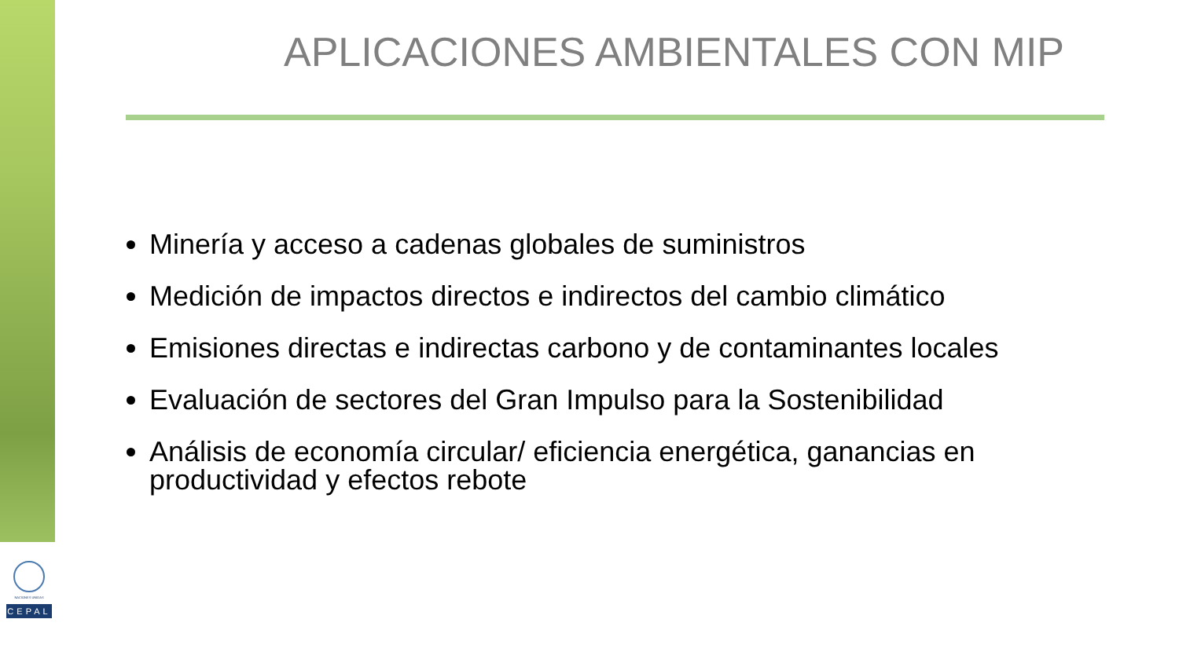NACIONES UNIDAS
CEPAL
APLICACIONES AMBIENTALES CON MIP
Minería y acceso a cadenas globales de suministros
Medición de impactos directos e indirectos del cambio climático
Emisiones directas e indirectas carbono y de contaminantes locales
Evaluación de sectores del Gran Impulso para la Sostenibilidad
Análisis de economía circular/ eficiencia energética, ganancias en productividad y efectos rebote